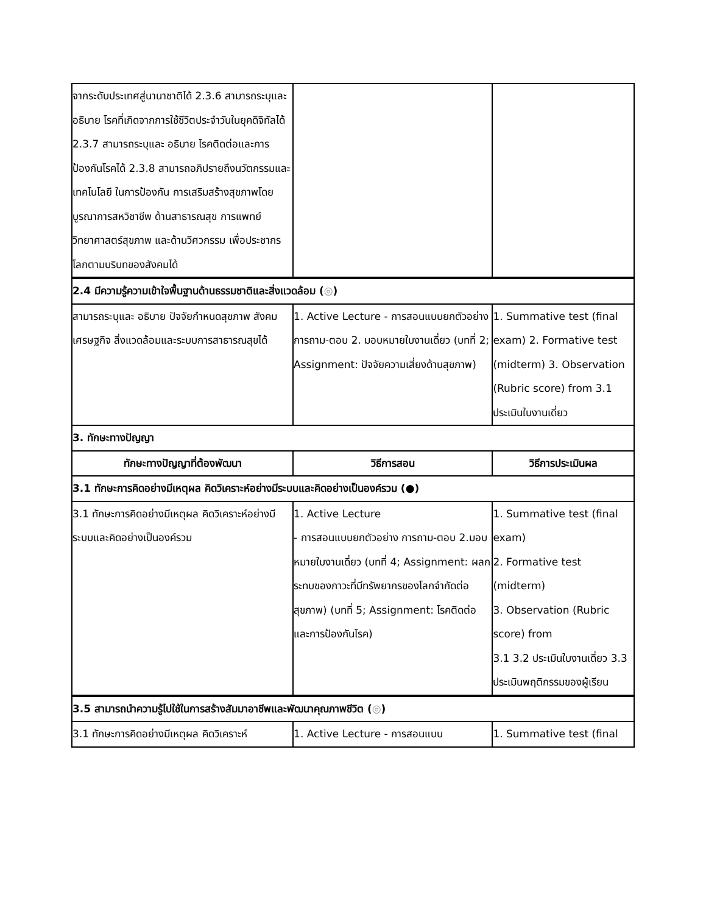| จากระดับประเทศสู่นานาชาติได้ 2.3.6 สามารถระบุและ อธิบาย โรคที่เกิดจากการใช้ชีวิตประจำวันในยุคดิจิทัลได้ 2.3.7 สามารถระบุและ อธิบาย โรคติดต่อและการป้องกันโรคได้ 2.3.8 สามารถอภิปรายถึงนวัตกรรมและเทคโนโลยี ในการป้องกัน การเสริมสร้างสุขภาพโดยบูรณาการสหวิชาชีพ ด้านสาธารณสุข การแพทย์ วิทยาศาสตร์สุขภาพ และด้านวิศวกรรม เพื่อประชากรโลกตามบริบทของสังคมได้ | | |
| 2.4 มีความรู้ความเข้าใจพื้นฐานด้านธรรมชาติและสิ่งแวดล้อม ( ◎ ) | | |
| สามารถระบุและ อธิบาย ปัจจัยกำหนดสุขภาพ สังคม เศรษฐกิจ สิ่งแวดล้อมและระบบการสาธารณสุขได้ | 1. Active Lecture - การสอนแบบยกตัวอย่าง การถาม-ตอบ 2. มอบหมายใบงานเดี่ยว (บทที่ 2; Assignment: ปัจจัยความเสี่ยงด้านสุขภาพ) | 1. Summative test (final exam) 2. Formative test (midterm) 3. Observation (Rubric score) from 3.1 ประเมินใบงานเดี่ยว |
| 3. ทักษะทางปัญญา | | |
| ทักษะทางปัญญาที่ต้องพัฒนา | วิธีการสอน | วิธีการประเมินผล |
| 3.1 ทักษะการคิดอย่างมีเหตุผล คิดวิเคราะห์อย่างมีระบบและคิดอย่างเป็นองค์รวม (●) | | |
| 3.1 ทักษะการคิดอย่างมีเหตุผล คิดวิเคราะห์อย่างมีระบบและคิดอย่างเป็นองค์รวม | 1. Active Lecture - การสอนแบบยกตัวอย่าง การถาม-ตอบ 2.มอบหมายใบงานเดี่ยว (บทที่ 4; Assignment: ผลกระทบของภาวะที่มีทรัพยากรของโลกจำกัดต่อสุขภาพ) (บทที่ 5; Assignment: โรคติดต่อและการป้องกันโรค) | 1. Summative test (final exam) 2. Formative test (midterm) 3. Observation (Rubric score) from 3.1 3.2 ประเมินใบงานเดี่ยว 3.3 ประเมินพฤติกรรมของผู้เรียน |
| 3.5 สามารถนำความรู้ไปใช้ในการสร้างสัมมาอาชีพและพัฒนาคุณภาพชีวิต ( ◎ ) | | |
| 3.1 ทักษะการคิดอย่างมีเหตุผล คิดวิเคราะห์ | 1. Active Lecture - การสอนแบบ | 1. Summative test (final |